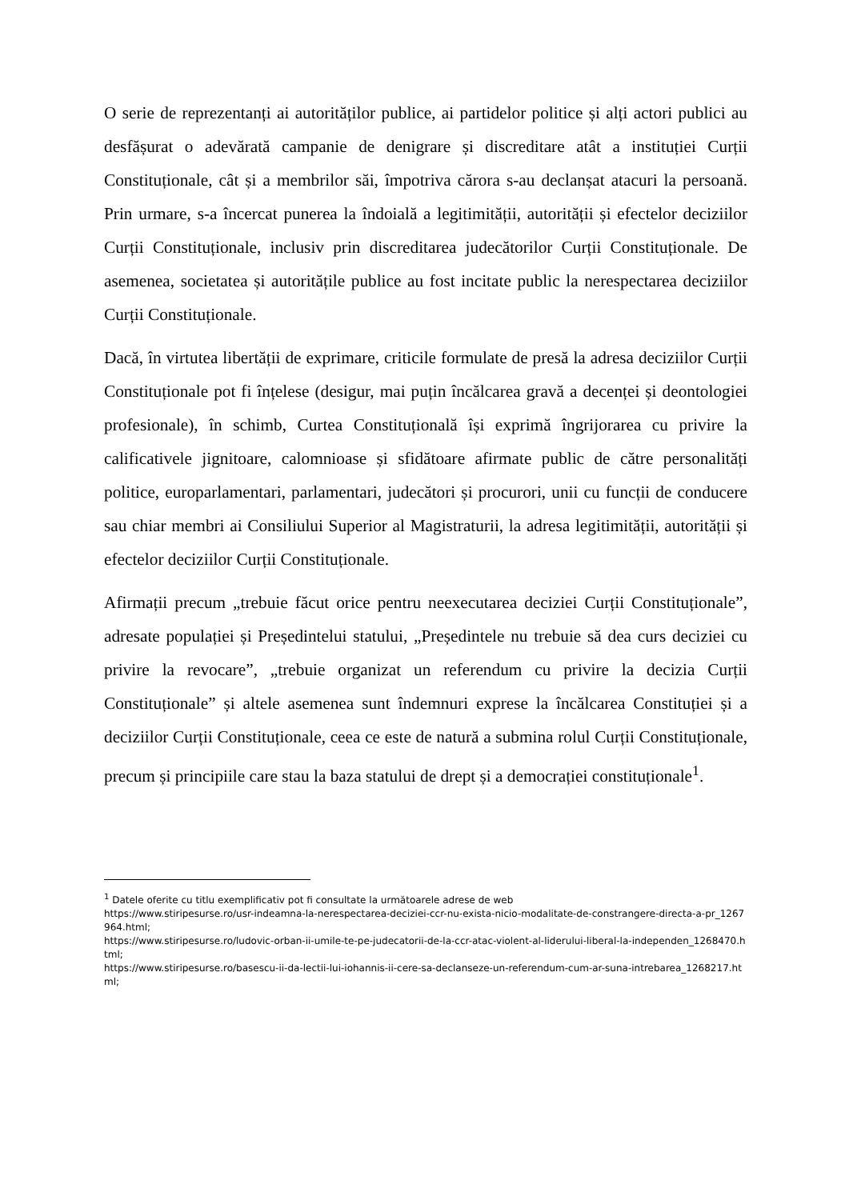O serie de reprezentanți ai autorităților publice, ai partidelor politice și alți actori publici au desfășurat o adevărată campanie de denigrare și discreditare atât a instituției Curții Constituționale, cât și a membrilor săi, împotriva cărora s-au declanșat atacuri la persoană. Prin urmare, s-a încercat punerea la îndoială a legitimității, autorității și efectelor deciziilor Curții Constituționale, inclusiv prin discreditarea judecătorilor Curții Constituționale. De asemenea, societatea și autoritățile publice au fost incitate public la nerespectarea deciziilor Curții Constituționale.
Dacă, în virtutea libertății de exprimare, criticile formulate de presă la adresa deciziilor Curții Constituționale pot fi înțelese (desigur, mai puțin încălcarea gravă a decenței și deontologiei profesionale), în schimb, Curtea Constituțională își exprimă îngrijorarea cu privire la calificativele jignitoare, calomnioase și sfidătoare afirmate public de către personalități politice, europarlamentari, parlamentari, judecători și procurori, unii cu funcții de conducere sau chiar membri ai Consiliului Superior al Magistraturii, la adresa legitimității, autorității și efectelor deciziilor Curții Constituționale.
Afirmații precum „trebuie făcut orice pentru neexecutarea deciziei Curții Constituționale”, adresate populației și Președintelui statului, „Președintele nu trebuie să dea curs deciziei cu privire la revocare”, „trebuie organizat un referendum cu privire la decizia Curții Constituționale” și altele asemenea sunt îndemnuri exprese la încălcarea Constituției și a deciziilor Curții Constituționale, ceea ce este de natură a submina rolul Curții Constituționale, precum și principiile care stau la baza statului de drept și a democrației constituționale<sup>1</sup>.
<sup>1</sup> Datele oferite cu titlu exemplificativ pot fi consultate la următoarele adrese de web
https://www.stiripesurse.ro/usr-indeamna-la-nerespectarea-deciziei-ccr-nu-exista-nicio-modalitate-de-constrangere-directa-a-pr_1267964.html;
https://www.stiripesurse.ro/ludovic-orban-ii-umile-te-pe-judecatorii-de-la-ccr-atac-violent-al-liderului-liberal-la-independen_1268470.html;
https://www.stiripesurse.ro/basescu-ii-da-lectii-lui-iohannis-ii-cere-sa-declanseze-un-referendum-cum-ar-suna-intrebarea_1268217.html;